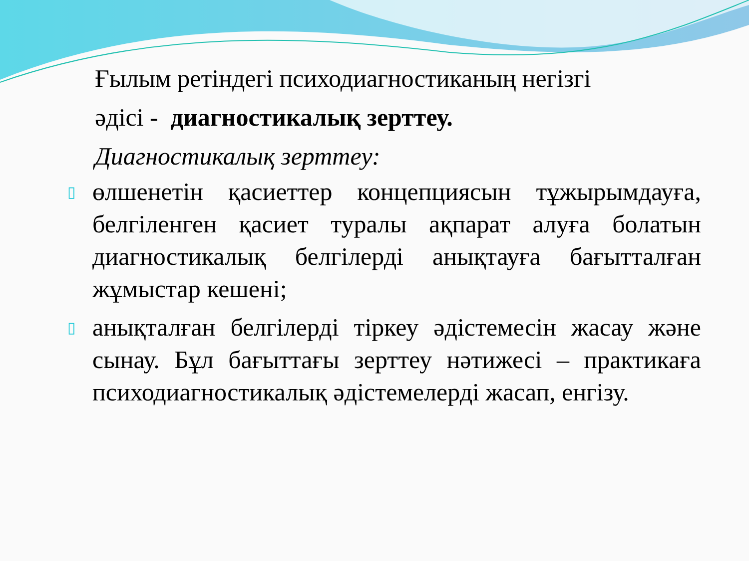Ғылым ретіндегі психодиагностиканың негізгі
әдісі - диагностикалық зерттеу.
Диагностикалық зерттеу:
▯ өлшенетін қасиеттер концепциясын тұжырымдауға, белгіленген қасиет туралы ақпарат алуға болатын диагностикалық белгілерді анықтауға бағытталған жұмыстар кешені;
▯ анықталған белгілерді тіркеу әдістемесін жасау және сынау. Бұл бағыттағы зерттеу нәтижесі – практикаға психодиагностикалық әдістемелерді жасап, енгізу.